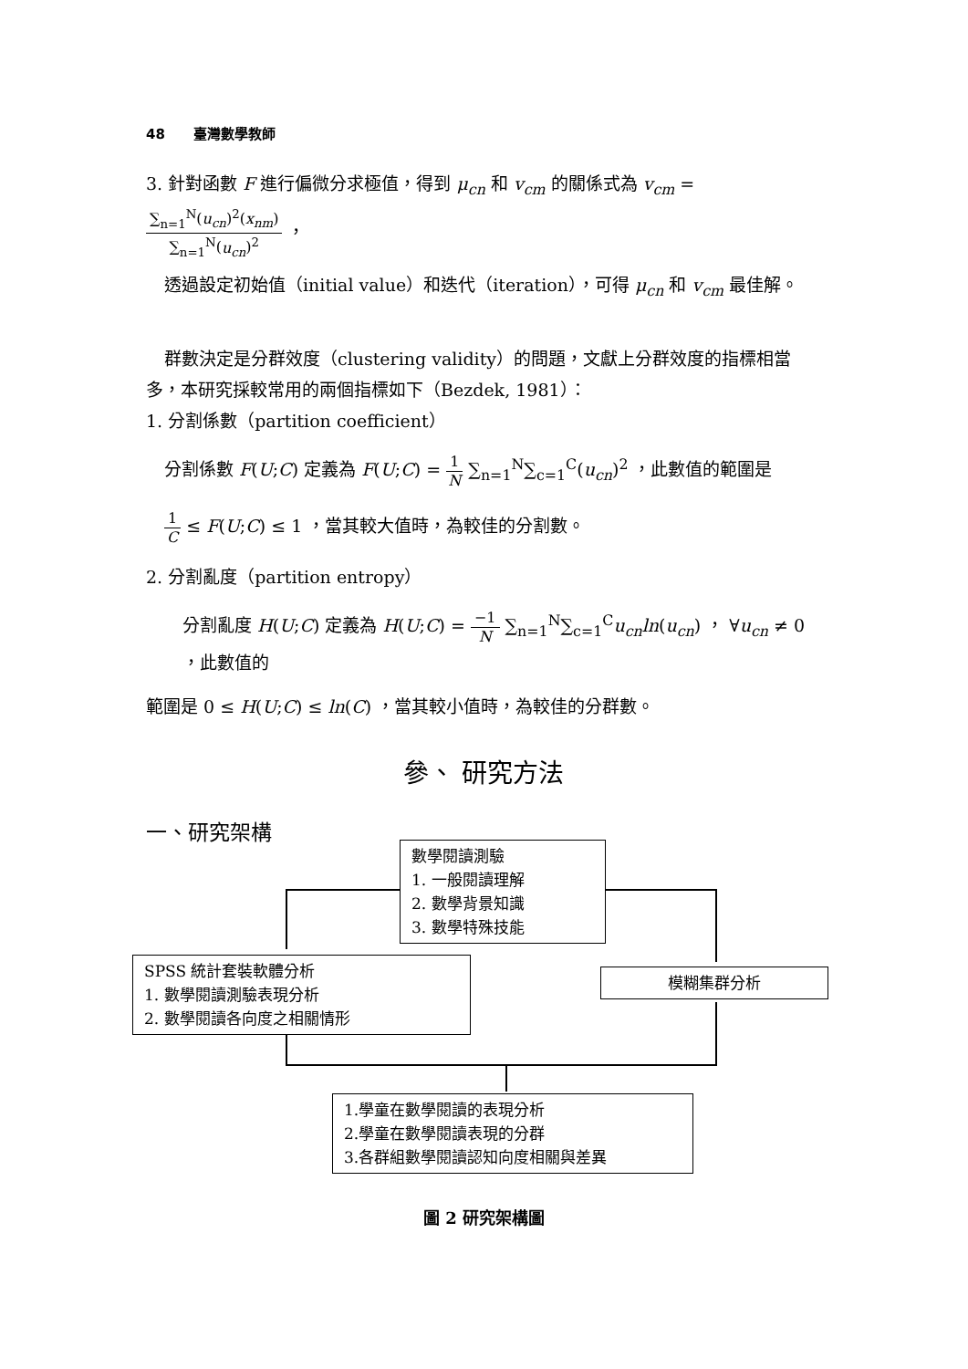48 臺灣數學教師
3. 針對函數 F 進行偏微分求極值，得到 μ<sub>cn</sub> 和 v<sub>cm</sub> 的關係式為 v<sub>cm</sub> = ∑<sub>n=1</sub><sup>N</sup>(u<sub>cn</sub>)<sup>2</sup>(x<sub>nm</sub>) ∑<sub>n=1</sub><sup>N</sup>(u<sub>cn</sub>)<sup>2</sup> ，
透過設定初始值（initial value）和迭代（iteration），可得 μ<sub>cn</sub> 和 v<sub>cm</sub> 最佳解。
群數決定是分群效度（clustering validity）的問題，文獻上分群效度的指標相當多，本研究採較常用的兩個指標如下（Bezdek, 1981）：
1. 分割係數（partition coefficient）
分割係數 F(U;C) 定義為 F(U;C) = 1 N ∑<sub>n=1</sub><sup>N</sup>∑<sub>c=1</sub><sup>C</sup>(u<sub>cn</sub>)<sup>2</sup> ，此數值的範圍是
1 C ≤ F(U;C) ≤ 1 ，當其較大值時，為較佳的分割數。
2. 分割亂度（partition entropy）
分割亂度 H(U;C) 定義為 H(U;C) = −1 N ∑<sub>n=1</sub><sup>N</sup>∑<sub>c=1</sub><sup>C</sup>u<sub>cn</sub>ln(u<sub>cn</sub>) ， ∀u<sub>cn</sub> ≠ 0 ，此數值的
範圍是 0 ≤ H(U;C) ≤ ln(C) ，當其較小值時，為較佳的分群數。
參、 研究方法
一、研究架構
數學閱讀測驗
1. 一般閱讀理解
2. 數學背景知識
3. 數學特殊技能
SPSS 統計套裝軟體分析
1. 數學閱讀測驗表現分析
2. 數學閱讀各向度之相關情形
模糊集群分析
1.學童在數學閱讀的表現分析
2.學童在數學閱讀表現的分群
3.各群組數學閱讀認知向度相關與差異
圖 2 研究架構圖